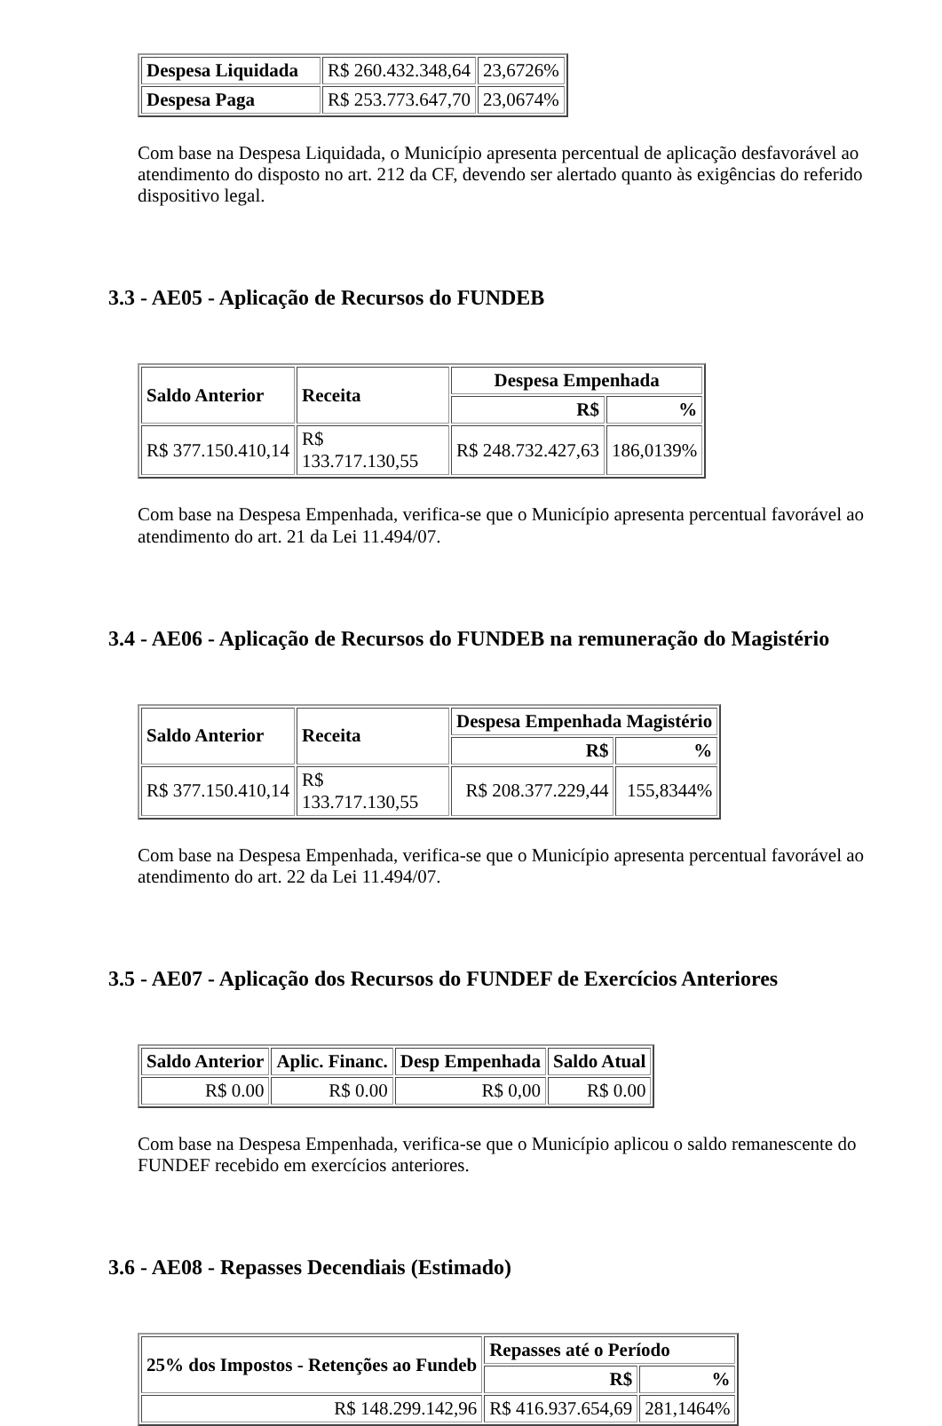| Despesa Liquidada | R$ 260.432.348,64 | 23,6726% |
| Despesa Paga | R$ 253.773.647,70 | 23,0674% |
Com base na Despesa Liquidada, o Município apresenta percentual de aplicação desfavorável ao atendimento do disposto no art. 212 da CF, devendo ser alertado quanto às exigências do referido dispositivo legal.
3.3 - AE05 - Aplicação de Recursos do FUNDEB
| Saldo Anterior | Receita | Despesa Empenhada | |
| --- | --- | --- | --- |
| | | R$ | % |
| R$ 377.150.410,14 | R$ 133.717.130,55 | R$ 248.732.427,63 | 186,0139% |
Com base na Despesa Empenhada, verifica-se que o Município apresenta percentual favorável ao atendimento do art. 21 da Lei 11.494/07.
3.4 - AE06 - Aplicação de Recursos do FUNDEB na remuneração do Magistério
| Saldo Anterior | Receita | Despesa Empenhada Magistério | |
| --- | --- | --- | --- |
| | | R$ | % |
| R$ 377.150.410,14 | R$ 133.717.130,55 | R$ 208.377.229,44 | 155,8344% |
Com base na Despesa Empenhada, verifica-se que o Município apresenta percentual favorável ao atendimento do art. 22 da Lei 11.494/07.
3.5 - AE07 - Aplicação dos Recursos do FUNDEF de Exercícios Anteriores
| Saldo Anterior | Aplic. Financ. | Desp Empenhada | Saldo Atual |
| --- | --- | --- | --- |
| R$ 0.00 | R$ 0.00 | R$ 0,00 | R$ 0.00 |
Com base na Despesa Empenhada, verifica-se que o Município aplicou o saldo remanescente do FUNDEF recebido em exercícios anteriores.
3.6 - AE08 - Repasses Decendiais (Estimado)
| 25% dos Impostos - Retenções ao Fundeb | Repasses até o Período | |
| --- | --- | --- |
| | R$ | % |
| R$ 148.299.142,96 | R$ 416.937.654,69 | 281,1464% |